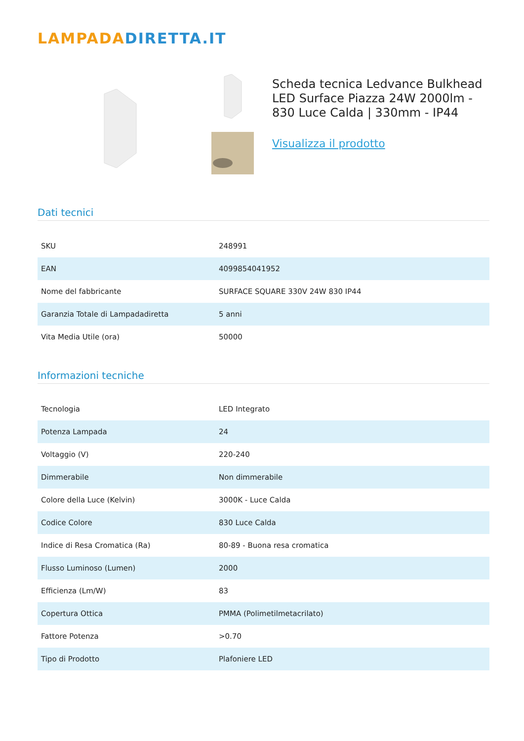LAMPADADIRETTA.IT
Scheda tecnica Ledvance Bulkhead LED Surface Piazza 24W 2000lm - 830 Luce Calda | 330mm - IP44
Visualizza il prodotto
Dati tecnici
| SKU | 248991 |
| EAN | 4099854041952 |
| Nome del fabbricante | SURFACE SQUARE 330V 24W 830 IP44 |
| Garanzia Totale di Lampadadiretta | 5 anni |
| Vita Media Utile (ora) | 50000 |
Informazioni tecniche
| Tecnologia | LED Integrato |
| Potenza Lampada | 24 |
| Voltaggio (V) | 220-240 |
| Dimmerabile | Non dimmerabile |
| Colore della Luce (Kelvin) | 3000K - Luce Calda |
| Codice Colore | 830 Luce Calda |
| Indice di Resa Cromatica (Ra) | 80-89 - Buona resa cromatica |
| Flusso Luminoso (Lumen) | 2000 |
| Efficienza (Lm/W) | 83 |
| Copertura Ottica | PMMA (Polimetilmetacrilato) |
| Fattore Potenza | >0.70 |
| Tipo di Prodotto | Plafoniere LED |